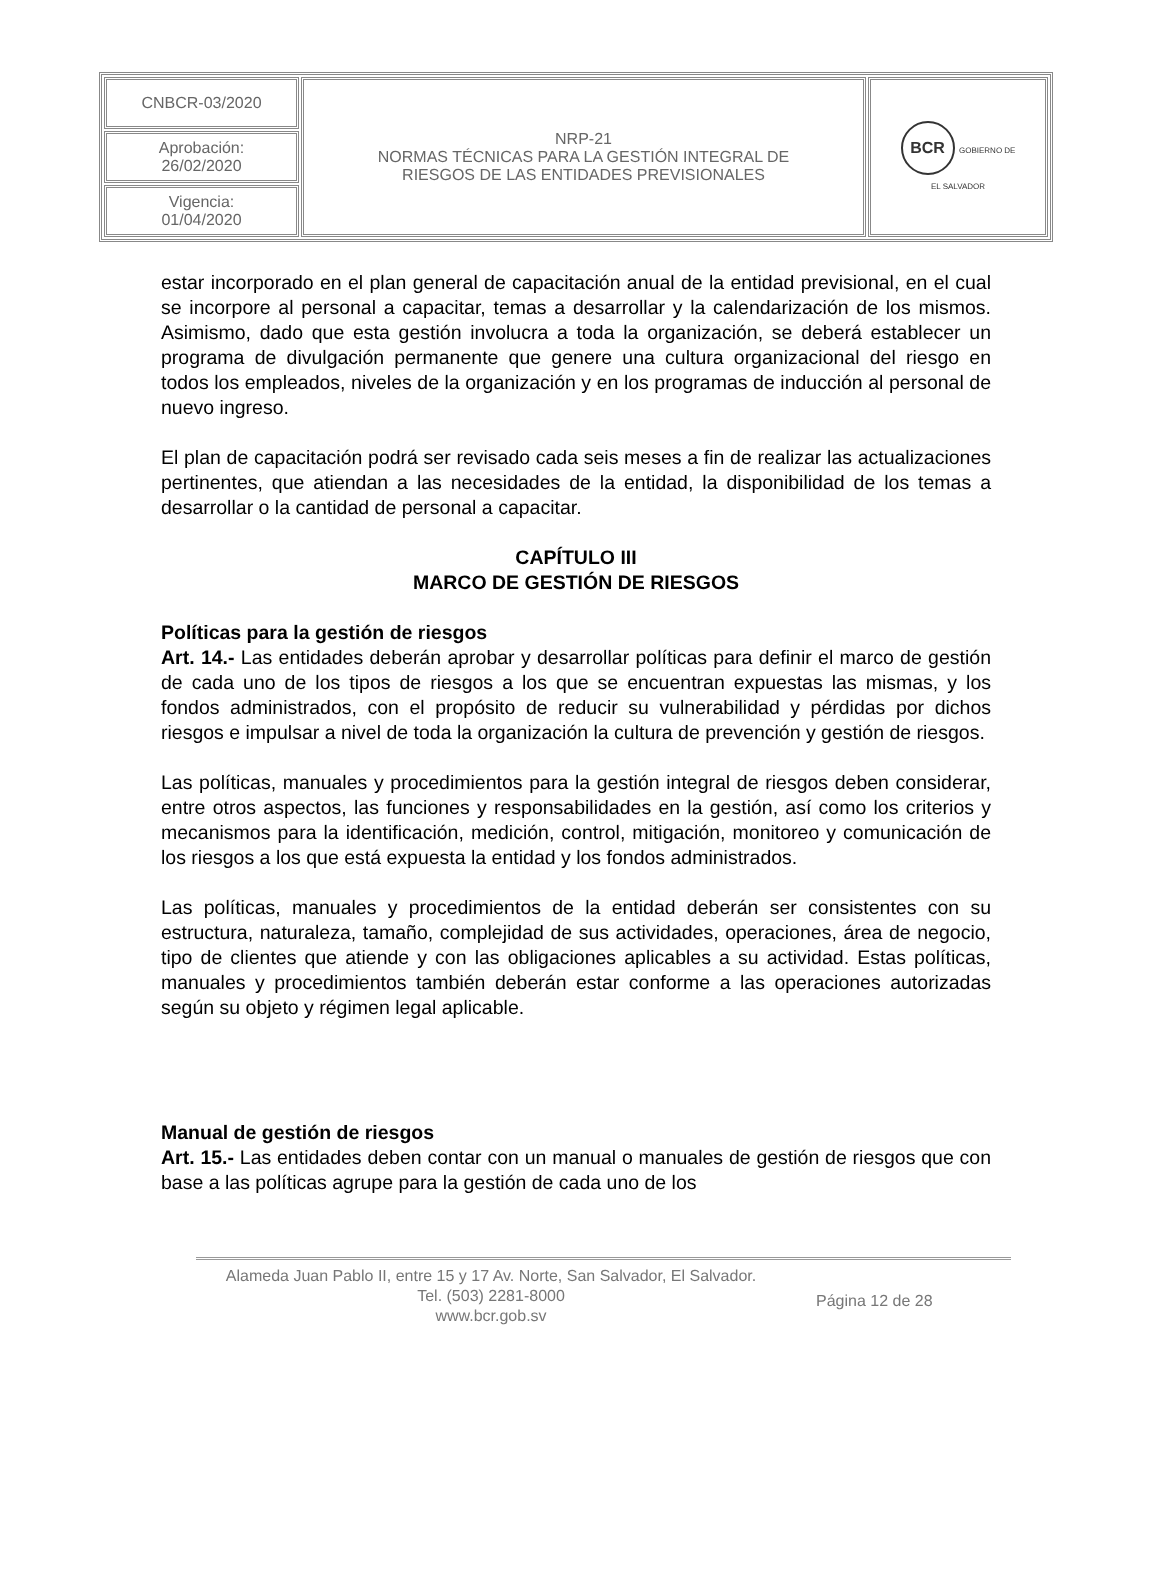| CNBCR-03/2020 | NRP-21 NORMAS TÉCNICAS PARA LA GESTIÓN INTEGRAL DE RIESGOS DE LAS ENTIDADES PREVISIONALES | BCR GOBIERNO DE EL SALVADOR |
| Aprobación: 26/02/2020 | | |
| Vigencia: 01/04/2020 | | |
estar incorporado en el plan general de capacitación anual de la entidad previsional, en el cual se incorpore al personal a capacitar, temas a desarrollar y la calendarización de los mismos. Asimismo, dado que esta gestión involucra a toda la organización, se deberá establecer un programa de divulgación permanente que genere una cultura organizacional del riesgo en todos los empleados, niveles de la organización y en los programas de inducción al personal de nuevo ingreso.
El plan de capacitación podrá ser revisado cada seis meses a fin de realizar las actualizaciones pertinentes, que atiendan a las necesidades de la entidad, la disponibilidad de los temas a desarrollar o la cantidad de personal a capacitar.
CAPÍTULO III
MARCO DE GESTIÓN DE RIESGOS
Políticas para la gestión de riesgos
Art. 14.- Las entidades deberán aprobar y desarrollar políticas para definir el marco de gestión de cada uno de los tipos de riesgos a los que se encuentran expuestas las mismas, y los fondos administrados, con el propósito de reducir su vulnerabilidad y pérdidas por dichos riesgos e impulsar a nivel de toda la organización la cultura de prevención y gestión de riesgos.
Las políticas, manuales y procedimientos para la gestión integral de riesgos deben considerar, entre otros aspectos, las funciones y responsabilidades en la gestión, así como los criterios y mecanismos para la identificación, medición, control, mitigación, monitoreo y comunicación de los riesgos a los que está expuesta la entidad y los fondos administrados.
Las políticas, manuales y procedimientos de la entidad deberán ser consistentes con su estructura, naturaleza, tamaño, complejidad de sus actividades, operaciones, área de negocio, tipo de clientes que atiende y con las obligaciones aplicables a su actividad. Estas políticas, manuales y procedimientos también deberán estar conforme a las operaciones autorizadas según su objeto y régimen legal aplicable.
Manual de gestión de riesgos
Art. 15.- Las entidades deben contar con un manual o manuales de gestión de riesgos que con base a las políticas agrupe para la gestión de cada uno de los
Alameda Juan Pablo II, entre 15 y 17 Av. Norte, San Salvador, El Salvador.
Tel. (503) 2281-8000
www.bcr.gob.sv
Página 12 de 28